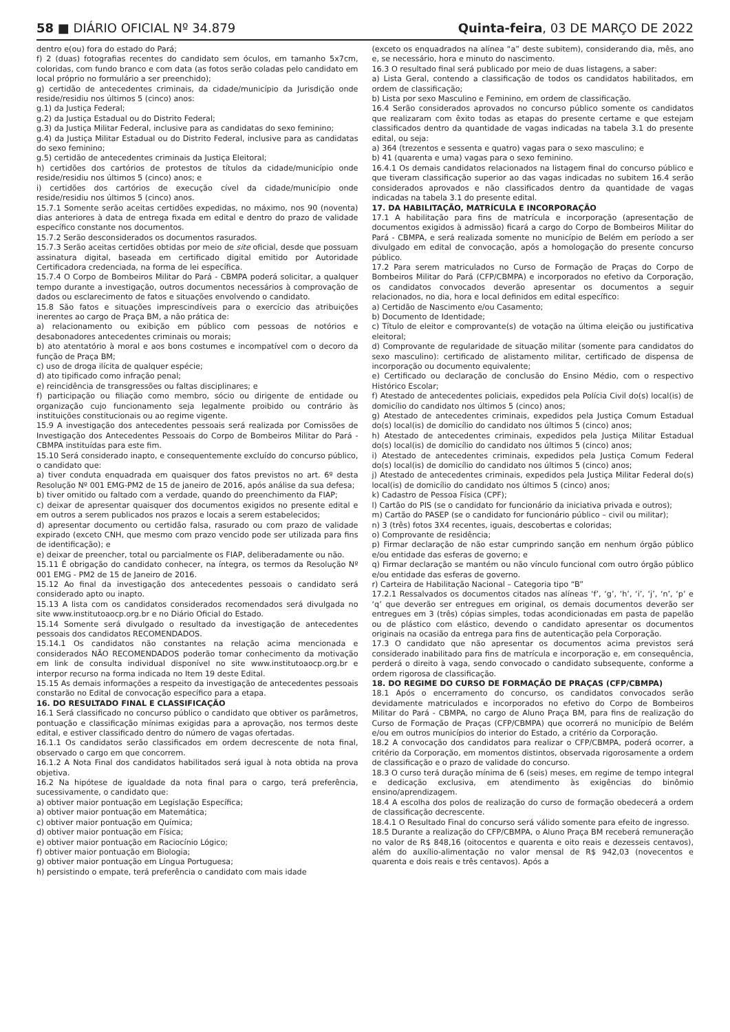58 ■ DIÁRIO OFICIAL Nº 34.879 Quinta-feira, 03 DE MARÇO DE 2022
dentro e(ou) fora do estado do Pará;
f) 2 (duas) fotografias recentes do candidato sem óculos, em tamanho 5x7cm, coloridas, com fundo branco e com data (as fotos serão coladas pelo candidato em local próprio no formulário a ser preenchido);
g) certidão de antecedentes criminais, da cidade/município da Jurisdição onde reside/residiu nos últimos 5 (cinco) anos:
g.1) da Justiça Federal;
g.2) da Justiça Estadual ou do Distrito Federal;
g.3) da Justiça Militar Federal, inclusive para as candidatas do sexo feminino;
g.4) da Justiça Militar Estadual ou do Distrito Federal, inclusive para as candidatas do sexo feminino;
g.5) certidão de antecedentes criminais da Justiça Eleitoral;
h) certidões dos cartórios de protestos de títulos da cidade/município onde reside/residiu nos últimos 5 (cinco) anos; e
i) certidões dos cartórios de execução cível da cidade/município onde reside/residiu nos últimos 5 (cinco) anos.
15.7.1 Somente serão aceitas certidões expedidas, no máximo, nos 90 (noventa) dias anteriores à data de entrega fixada em edital e dentro do prazo de validade específico constante nos documentos.
15.7.2 Serão desconsiderados os documentos rasurados.
15.7.3 Serão aceitas certidões obtidas por meio de site oficial, desde que possuam assinatura digital, baseada em certificado digital emitido por Autoridade Certificadora credenciada, na forma de lei específica.
15.7.4 O Corpo de Bombeiros Militar do Pará - CBMPA poderá solicitar, a qualquer tempo durante a investigação, outros documentos necessários à comprovação de dados ou esclarecimento de fatos e situações envolvendo o candidato.
15.8 São fatos e situações imprescindíveis para o exercício das atribuições inerentes ao cargo de Praça BM, a não prática de:
a) relacionamento ou exibição em público com pessoas de notórios e desabonadores antecedentes criminais ou morais;
b) ato atentatório à moral e aos bons costumes e incompatível com o decoro da função de Praça BM;
c) uso de droga ilícita de qualquer espécie;
d) ato tipificado como infração penal;
e) reincidência de transgressões ou faltas disciplinares; e
f) participação ou filiação como membro, sócio ou dirigente de entidade ou organização cujo funcionamento seja legalmente proibido ou contrário às instituições constitucionais ou ao regime vigente.
15.9 A investigação dos antecedentes pessoais será realizada por Comissões de Investigação dos Antecedentes Pessoais do Corpo de Bombeiros Militar do Pará - CBMPA instituídas para este fim.
15.10 Será considerado inapto, e consequentemente excluído do concurso público, o candidato que:
a) tiver conduta enquadrada em quaisquer dos fatos previstos no art. 6º desta Resolução Nº 001 EMG-PM2 de 15 de janeiro de 2016, após análise da sua defesa;
b) tiver omitido ou faltado com a verdade, quando do preenchimento da FIAP;
c) deixar de apresentar quaisquer dos documentos exigidos no presente edital e em outros a serem publicados nos prazos e locais a serem estabelecidos;
d) apresentar documento ou certidão falsa, rasurado ou com prazo de validade expirado (exceto CNH, que mesmo com prazo vencido pode ser utilizada para fins de identificação); e
e) deixar de preencher, total ou parcialmente os FIAP, deliberadamente ou não.
15.11 É obrigação do candidato conhecer, na íntegra, os termos da Resolução Nº 001 EMG - PM2 de 15 de Janeiro de 2016.
15.12 Ao final da investigação dos antecedentes pessoais o candidato será considerado apto ou inapto.
15.13 A lista com os candidatos considerados recomendados será divulgada no site www.institutoaocp.org.br e no Diário Oficial do Estado.
15.14 Somente será divulgado o resultado da investigação de antecedentes pessoais dos candidatos RECOMENDADOS.
15.14.1 Os candidatos não constantes na relação acima mencionada e considerados NÃO RECOMENDADOS poderão tomar conhecimento da motivação em link de consulta individual disponível no site www.institutoaocp.org.br e interpor recurso na forma indicada no Item 19 deste Edital.
15.15 As demais informações a respeito da investigação de antecedentes pessoais constarão no Edital de convocação específico para a etapa.
16. DO RESULTADO FINAL E CLASSIFICAÇÃO
16.1 Será classificado no concurso público o candidato que obtiver os parâmetros, pontuação e classificação mínimas exigidas para a aprovação, nos termos deste edital, e estiver classificado dentro do número de vagas ofertadas.
16.1.1 Os candidatos serão classificados em ordem decrescente de nota final, observado o cargo em que concorrem.
16.1.2 A Nota Final dos candidatos habilitados será igual à nota obtida na prova objetiva.
16.2 Na hipótese de igualdade da nota final para o cargo, terá preferência, sucessivamente, o candidato que:
a) obtiver maior pontuação em Legislação Específica;
a) obtiver maior pontuação em Matemática;
c) obtiver maior pontuação em Química;
d) obtiver maior pontuação em Física;
e) obtiver maior pontuação em Raciocínio Lógico;
f) obtiver maior pontuação em Biologia;
g) obtiver maior pontuação em Língua Portuguesa;
h) persistindo o empate, terá preferência o candidato com mais idade
(exceto os enquadrados na alínea “a” deste subitem), considerando dia, mês, ano e, se necessário, hora e minuto do nascimento.
16.3 O resultado final será publicado por meio de duas listagens, a saber:
a) Lista Geral, contendo a classificação de todos os candidatos habilitados, em ordem de classificação;
b) Lista por sexo Masculino e Feminino, em ordem de classificação.
16.4 Serão considerados aprovados no concurso público somente os candidatos que realizaram com êxito todas as etapas do presente certame e que estejam classificados dentro da quantidade de vagas indicadas na tabela 3.1 do presente edital, ou seja:
a) 364 (trezentos e sessenta e quatro) vagas para o sexo masculino; e
b) 41 (quarenta e uma) vagas para o sexo feminino.
16.4.1 Os demais candidatos relacionados na listagem final do concurso público e que tiveram classificação superior ao das vagas indicadas no subitem 16.4 serão considerados aprovados e não classificados dentro da quantidade de vagas indicadas na tabela 3.1 do presente edital.
17. DA HABILITAÇÃO, MATRÍCULA E INCORPORAÇÃO
17.1 A habilitação para fins de matrícula e incorporação (apresentação de documentos exigidos à admissão) ficará a cargo do Corpo de Bombeiros Militar do Pará - CBMPA, e será realizada somente no município de Belém em período a ser divulgado em edital de convocação, após a homologação do presente concurso público.
17.2 Para serem matriculados no Curso de Formação de Praças do Corpo de Bombeiros Militar do Pará (CFP/CBMPA) e incorporados no efetivo da Corporação, os candidatos convocados deverão apresentar os documentos a seguir relacionados, no dia, hora e local definidos em edital específico:
a) Certidão de Nascimento e/ou Casamento;
b) Documento de Identidade;
c) Título de eleitor e comprovante(s) de votação na última eleição ou justificativa eleitoral;
d) Comprovante de regularidade de situação militar (somente para candidatos do sexo masculino): certificado de alistamento militar, certificado de dispensa de incorporação ou documento equivalente;
e) Certificado ou declaração de conclusão do Ensino Médio, com o respectivo Histórico Escolar;
f) Atestado de antecedentes policiais, expedidos pela Polícia Civil do(s) local(is) de domicílio do candidato nos últimos 5 (cinco) anos;
g) Atestado de antecedentes criminais, expedidos pela Justiça Comum Estadual do(s) local(is) de domicílio do candidato nos últimos 5 (cinco) anos;
h) Atestado de antecedentes criminais, expedidos pela Justiça Militar Estadual do(s) local(is) de domicílio do candidato nos últimos 5 (cinco) anos;
i) Atestado de antecedentes criminais, expedidos pela Justiça Comum Federal do(s) local(is) de domicílio do candidato nos últimos 5 (cinco) anos;
j) Atestado de antecedentes criminais, expedidos pela Justiça Militar Federal do(s) local(is) de domicílio do candidato nos últimos 5 (cinco) anos;
k) Cadastro de Pessoa Física (CPF);
l) Cartão do PIS (se o candidato for funcionário da iniciativa privada e outros);
m) Cartão do PASEP (se o candidato for funcionário público – civil ou militar);
n) 3 (três) fotos 3X4 recentes, iguais, descobertas e coloridas;
o) Comprovante de residência;
p) Firmar declaração de não estar cumprindo sanção em nenhum órgão público e/ou entidade das esferas de governo; e
q) Firmar declaração se mantém ou não vínculo funcional com outro órgão público e/ou entidade das esferas de governo.
r) Carteira de Habilitação Nacional – Categoria tipo “B”
17.2.1 Ressalvados os documentos citados nas alíneas ‘f’, ‘g’, ‘h’, ‘i’, ‘j’, ‘n’, ‘p’ e ‘q’ que deverão ser entregues em original, os demais documentos deverão ser entregues em 3 (três) cópias simples, todas acondicionadas em pasta de papelão ou de plástico com elástico, devendo o candidato apresentar os documentos originais na ocasião da entrega para fins de autenticação pela Corporação.
17.3 O candidato que não apresentar os documentos acima previstos será considerado inabilitado para fins de matrícula e incorporação e, em consequência, perderá o direito à vaga, sendo convocado o candidato subsequente, conforme a ordem rigorosa de classificação.
18. DO REGIME DO CURSO DE FORMAÇÃO DE PRAÇAS (CFP/CBMPA)
18.1 Após o encerramento do concurso, os candidatos convocados serão devidamente matriculados e incorporados no efetivo do Corpo de Bombeiros Militar do Pará - CBMPA, no cargo de Aluno Praça BM, para fins de realização do Curso de Formação de Praças (CFP/CBMPA) que ocorrerá no município de Belém e/ou em outros municípios do interior do Estado, a critério da Corporação.
18.2 A convocação dos candidatos para realizar o CFP/CBMPA, poderá ocorrer, a critério da Corporação, em momentos distintos, observada rigorosamente a ordem de classificação e o prazo de validade do concurso.
18.3 O curso terá duração mínima de 6 (seis) meses, em regime de tempo integral e dedicação exclusiva, em atendimento às exigências do binômio ensino/aprendizagem.
18.4 A escolha dos polos de realização do curso de formação obedecerá a ordem de classificação decrescente.
18.4.1 O Resultado Final do concurso será válido somente para efeito de ingresso.
18.5 Durante a realização do CFP/CBMPA, o Aluno Praça BM receberá remuneração no valor de R$ 848,16 (oitocentos e quarenta e oito reais e dezesseis centavos), além do auxílio-alimentação no valor mensal de R$ 942,03 (novecentos e quarenta e dois reais e três centavos). Após a